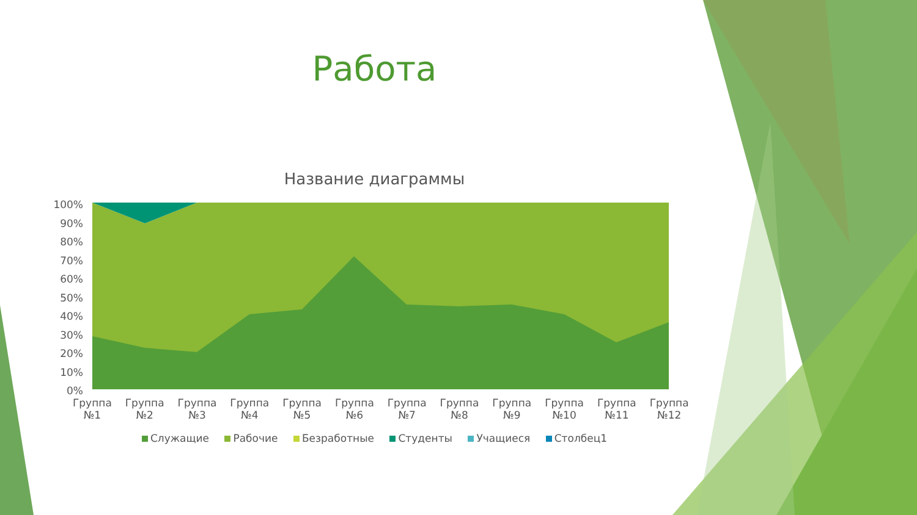Работа
Название диаграммы
100%
90%
80%
70%
60%
50%
40%
30%
20%
10%
0%
Группа №1
Группа №2
Группа №3
Группа №4
Группа №5
Группа №6
Группа №7
Группа №8
Группа №9
Группа №10
Группа №11
Группа №12
Служащие Рабочие Безработные Студенты Учащиеся Столбец1